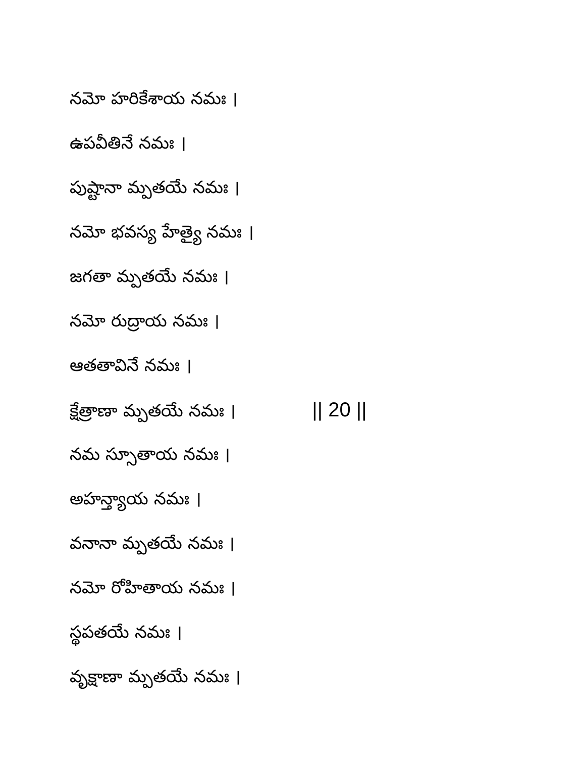నమో హరికేశాయ నమః ।
ఉపవీతినే నమః ।
పుష్టానా మ్పతయే నమః ।
నమో భవస్య హేత్యై నమః ।
జగతా మ్పతయే నమః ।
నమో రుద్రాయ నమః ।
ఆతతావినే నమః ।
క్షేత్రాణా మ్పతయే నమః । || 20 ||
నమ స్సూతాయ నమః ।
అహన్త్యాయ నమః ।
వనానా మ్పతయే నమః ।
నమో రోహితాయ నమః ।
స్థపతయే నమః ।
వృక్షాణా మ్పతయే నమః ।